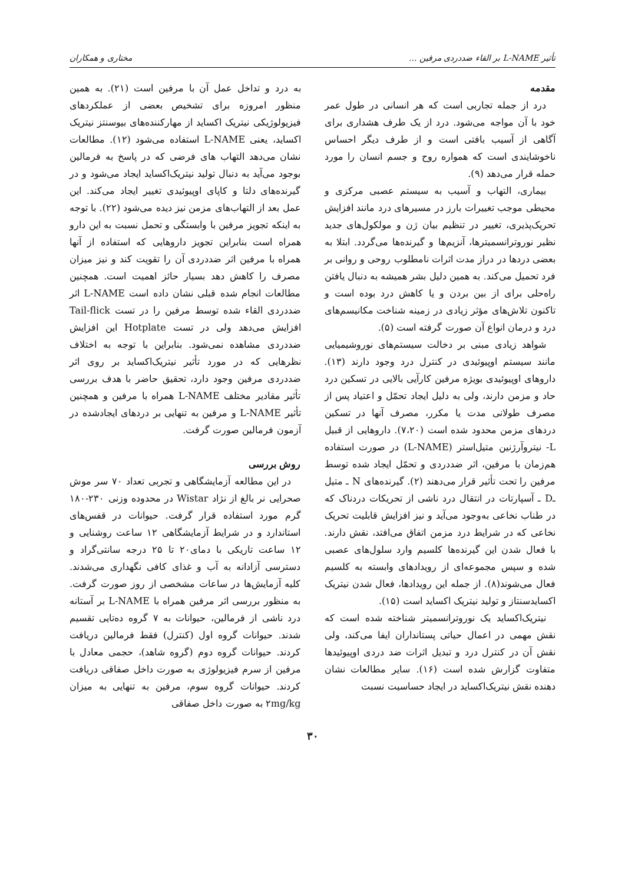تأثیر L-NAME بر القاء ضددردی مرفین ... مختاری و همکاران
مقدمه
درد از جمله تجاربی است که هر انسانی در طول عمر خود با آن مواجه می‌شود. درد از یک طرف هشداری برای آگاهی از آسیب بافتی است و از طرف دیگر احساس ناخوشایندی است که همواره روح و جسم انسان را مورد حمله قرار می‌دهد (۹).
بیماری، التهاب و آسیب به سیستم عصبی مرکزی و محیطی موجب تغییرات بارز در مسیرهای درد مانند افزایش تحریک‌پذیری، تغییر در تنظیم بیان ژن و مولکول‌های جدید نظیر نوروترانسمیترها، آنزیم‌ها و گیرنده‌ها می‌گردد. ابتلا به بعضی دردها در دراز مدت اثرات نامطلوب روحی و روانی بر فرد تحمیل می‌کند. به همین دلیل بشر همیشه به دنبال یافتن راه‌حلی برای از بین بردن و یا کاهش درد بوده است و تاکنون تلاش‌های مؤثر زیادی در زمینه شناخت مکانیسم‌های درد و درمان انواع آن صورت گرفته است (۵).
شواهد زیادی مبنی بر دخالت سیستم‌های نوروشیمیایی مانند سیستم اوپیوئیدی در کنترل درد وجود دارند (۱۳). داروهای اوپیوئیدی بویژه مرفین کارآیی بالایی در تسکین درد حاد و مزمن دارند، ولی به دلیل ایجاد تحمّل و اعتیاد پس از مصرف طولانی مدت یا مکرر، مصرف آنها در تسکین دردهای مزمن محدود شده است (۷،۲۰). داروهایی از قبیل L- نیتروآرژنین متیل‌استر (L-NAME) در صورت استفاده هم‌زمان با مرفین، اثر ضددردی و تحمّل ایجاد شده توسط مرفین را تحت تأثیر قرار می‌دهند (۲). گیرنده‌های N ـ متیل ـD ـ آسپارتات در انتقال درد ناشی از تحریکات دردناک که در طناب نخاعی به‌وجود می‌آید و نیز افزایش قابلیت تحریک نخاعی که در شرایط درد مزمن اتفاق می‌افتد، نقش دارند. با فعال شدن این گیرنده‌ها کلسیم وارد سلول‌های عصبی شده و سپس مجموعه‌ای از رویدادهای وابسته به کلسیم فعال می‌شوند(۸). از جمله این رویدادها، فعال شدن نیتریک اکسایدسنتاز و تولید نیتریک اکساید است (۱۵).
نیتریک‌اکساید یک نوروترانسمیتر شناخته شده است که نقش مهمی در اعمال حیاتی پستانداران ایفا می‌کند، ولی نقش آن در کنترل درد و تبدیل اثرات ضد دردی اوپیوئیدها متفاوت گزارش شده است (۱۶). سایر مطالعات نشان دهنده نقش نیتریک‌اکساید در ایجاد حساسیت نسبت
به درد و تداخل عمل آن با مرفین است (۲۱). به همین منظور امروزه برای تشخیص بعضی از عملکردهای فیزیولوژیکی نیتریک اکساید از مهارکننده‌های بیوسنتز نیتریک اکساید، یعنی L-NAME استفاده می‌شود (۱۲). مطالعات نشان می‌دهد التهاب های فرضی که در پاسخ به فرمالین بوجود می‌آید به دنبال تولید نیتریک‌اکساید ایجاد می‌شود و در گیرنده‌های دلتا و کاپای اوپیوئیدی تغییر ایجاد می‌کند. این عمل بعد از التهاب‌های مزمن نیز دیده می‌شود (۲۲). با توجه به اینکه تجویز مرفین با وابستگی و تحمل نسبت به این دارو همراه است بنابراین تجویز داروهایی که استفاده از آنها همراه با مرفین اثر ضددردی آن را تقویت کند و نیز میزان مصرف را کاهش دهد بسیار حائز اهمیت است. همچنین مطالعات انجام شده قبلی نشان داده است L-NAME اثر ضددردی القاء شده توسط مرفین را در تست Tail-flick افزایش می‌دهد ولی در تست Hotplate این افزایش ضددردی مشاهده نمی‌شود. بنابراین با توجه به اختلاف نظرهایی که در مورد تأثیر نیتریک‌اکساید بر روی اثر ضددردی مرفین وجود دارد، تحقیق حاضر با هدف بررسی تأثیر مقادیر مختلف L-NAME همراه با مرفین و همچنین تأثیر L-NAME و مرفین به تنهایی بر دردهای ایجادشده در آزمون فرمالین صورت گرفت.
روش بررسی
در این مطالعه آزمایشگاهی و تجربی تعداد ۷۰ سر موش صحرایی نر بالغ از نژاد Wistar در محدوده وزنی ۲۳۰-۱۸۰ گرم مورد استفاده قرار گرفت. حیوانات در قفس‌های استاندارد و در شرایط آزمایشگاهی ۱۲ ساعت روشنایی و ۱۲ ساعت تاریکی با دمای۲۰ تا ۲۵ درجه سانتی‌گراد و دسترسی آزادانه به آب و غذای کافی نگهداری می‌شدند. کلیه آزمایش‌ها در ساعات مشخصی از روز صورت گرفت. به منظور بررسی اثر مرفین همراه با L-NAME بر آستانه درد ناشی از فرمالین، حیوانات به ۷ گروه ده‌تایی تقسیم شدند. حیوانات گروه اول (کنترل) فقط فرمالین دریافت کردند. حیوانات گروه دوم (گروه شاهد)، حجمی معادل با مرفین از سرم فیزیولوژی به صورت داخل صفاقی دریافت کردند. حیوانات گروه سوم، مرفین به تنهایی به میزان ۲mg/kg به صورت داخل صفاقی
۳۰